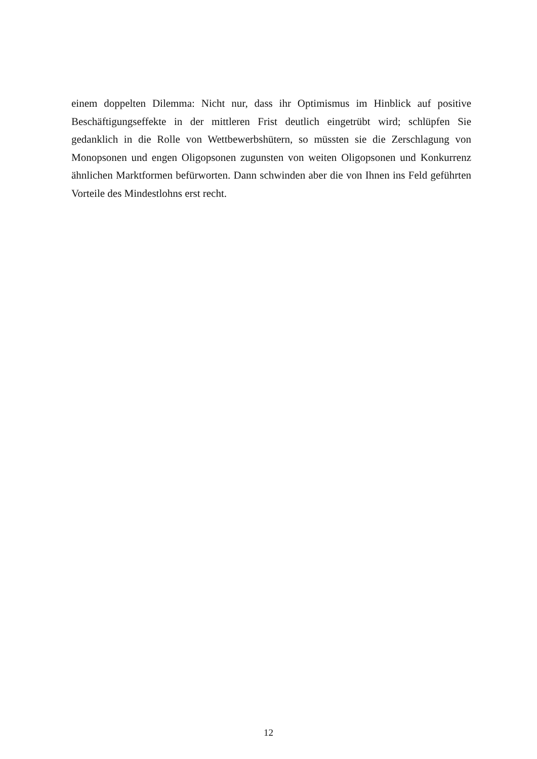einem doppelten Dilemma: Nicht nur, dass ihr Optimismus im Hinblick auf positive Beschäftigungseffekte in der mittleren Frist deutlich eingetrübt wird; schlüpfen Sie gedanklich in die Rolle von Wettbewerbshütern, so müssten sie die Zerschlagung von Monopsonen und engen Oligopsonen zugunsten von weiten Oligopsonen und Konkurrenz ähnlichen Marktformen befürworten. Dann schwinden aber die von Ihnen ins Feld geführten Vorteile des Mindestlohns erst recht.
12